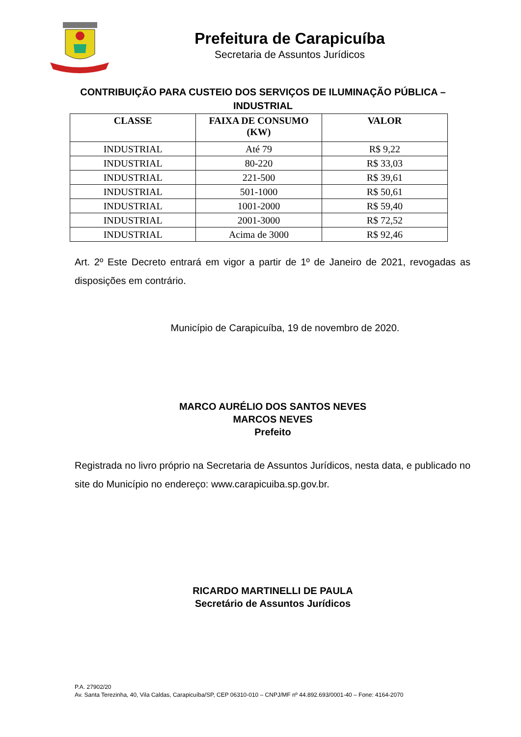Prefeitura de Carapicuíba
Secretaria de Assuntos Jurídicos
CONTRIBUIÇÃO PARA CUSTEIO DOS SERVIÇOS DE ILUMINAÇÃO PÚBLICA – INDUSTRIAL
| CLASSE | FAIXA DE CONSUMO (KW) | VALOR |
| --- | --- | --- |
| INDUSTRIAL | Até 79 | R$ 9,22 |
| INDUSTRIAL | 80-220 | R$ 33,03 |
| INDUSTRIAL | 221-500 | R$ 39,61 |
| INDUSTRIAL | 501-1000 | R$ 50,61 |
| INDUSTRIAL | 1001-2000 | R$ 59,40 |
| INDUSTRIAL | 2001-3000 | R$ 72,52 |
| INDUSTRIAL | Acima de 3000 | R$ 92,46 |
Art. 2º Este Decreto entrará em vigor a partir de 1º de Janeiro de 2021, revogadas as disposições em contrário.
Município de Carapicuíba, 19 de novembro de 2020.
MARCO AURÉLIO DOS SANTOS NEVES
MARCOS NEVES
Prefeito
Registrada no livro próprio na Secretaria de Assuntos Jurídicos, nesta data, e publicado no site do Município no endereço: www.carapicuiba.sp.gov.br.
RICARDO MARTINELLI DE PAULA
Secretário de Assuntos Jurídicos
P.A. 27902/20
Av. Santa Terezinha, 40, Vila Caldas, Carapicuíba/SP, CEP 06310-010 – CNPJ/MF nº 44.892.693/0001-40 – Fone: 4164-2070